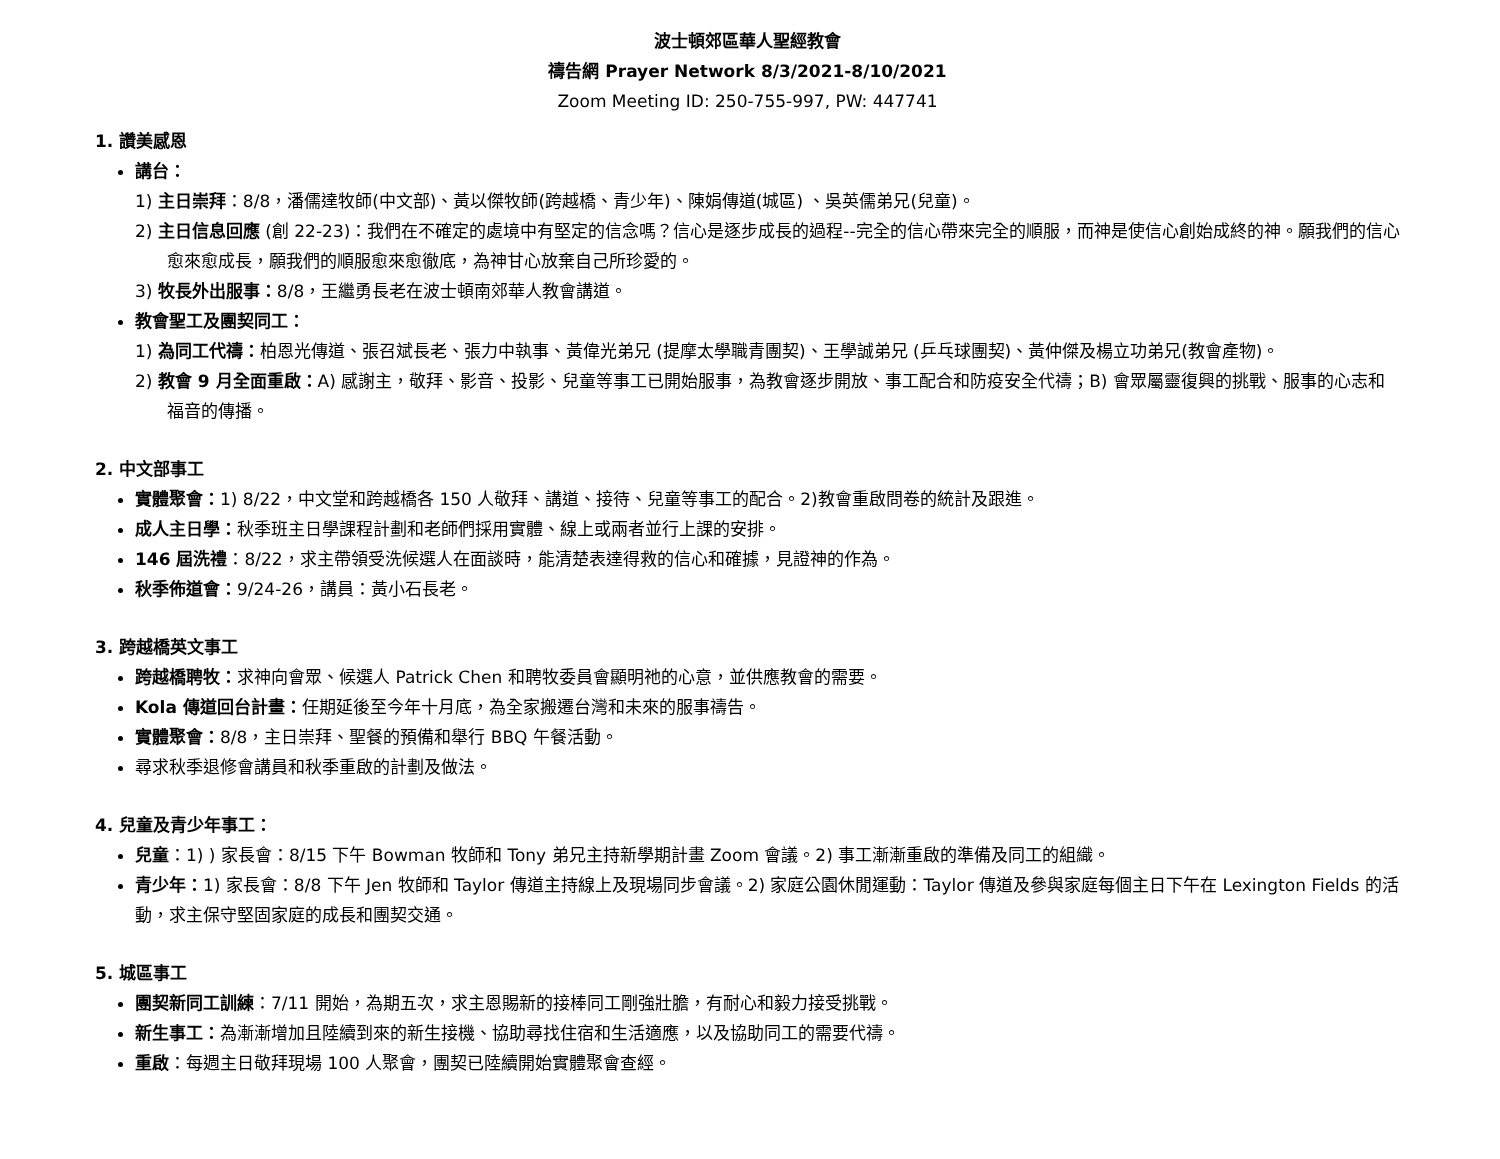波士頓郊區華人聖經教會
禱告網 Prayer Network 8/3/2021-8/10/2021
Zoom Meeting ID: 250-755-997, PW: 447741
1. 讚美感恩
講台：
1) 主日崇拜：8/8，潘儒達牧師(中文部)、黃以傑牧師(跨越橋、青少年)、陳娟傳道(城區) 、吳英儒弟兄(兒童)。
2) 主日信息回應 (創 22-23)：我們在不確定的處境中有堅定的信念嗎？信心是逐步成長的過程--完全的信心帶來完全的順服，而神是使信心創始成終的神。願我們的信心愈來愈成長，願我們的順服愈來愈徹底，為神甘心放棄自己所珍愛的。
3) 牧長外出服事：8/8，王繼勇長老在波士頓南郊華人教會講道。
教會聖工及團契同工：
1) 為同工代禱：柏恩光傳道、張召斌長老、張力中執事、黃偉光弟兄 (提摩太學職青團契)、王學誠弟兄 (乒乓球團契)、黃仲傑及楊立功弟兄(教會產物)。
2) 教會 9 月全面重啟：A) 感謝主，敬拜、影音、投影、兒童等事工已開始服事，為教會逐步開放、事工配合和防疫安全代禱；B) 會眾屬靈復興的挑戰、服事的心志和福音的傳播。
2. 中文部事工
實體聚會：1) 8/22，中文堂和跨越橋各 150 人敬拜、講道、接待、兒童等事工的配合。2)教會重啟問卷的統計及跟進。
成人主日學：秋季班主日學課程計劃和老師們採用實體、線上或兩者並行上課的安排。
146 屆洗禮：8/22，求主帶領受洗候選人在面談時，能清楚表達得救的信心和確據，見證神的作為。
秋季佈道會：9/24-26，講員：黃小石長老。
3. 跨越橋英文事工
跨越橋聘牧：求神向會眾、候選人 Patrick Chen 和聘牧委員會顯明祂的心意，並供應教會的需要。
Kola 傳道回台計畫：任期延後至今年十月底，為全家搬遷台灣和未來的服事禱告。
實體聚會：8/8，主日崇拜、聖餐的預備和舉行 BBQ 午餐活動。
尋求秋季退修會講員和秋季重啟的計劃及做法。
4. 兒童及青少年事工：
兒童：1) ) 家長會：8/15 下午 Bowman 牧師和 Tony 弟兄主持新學期計畫 Zoom 會議。2) 事工漸漸重啟的準備及同工的組織。
青少年：1) 家長會：8/8 下午 Jen 牧師和 Taylor 傳道主持線上及現場同步會議。2) 家庭公園休閒運動：Taylor 傳道及參與家庭每個主日下午在 Lexington Fields 的活動，求主保守堅固家庭的成長和團契交通。
5. 城區事工
團契新同工訓練：7/11 開始，為期五次，求主恩賜新的接棒同工剛強壯膽，有耐心和毅力接受挑戰。
新生事工：為漸漸增加且陸續到來的新生接機、協助尋找住宿和生活適應，以及協助同工的需要代禱。
重啟：每週主日敬拜現場 100 人聚會，團契已陸續開始實體聚會查經。